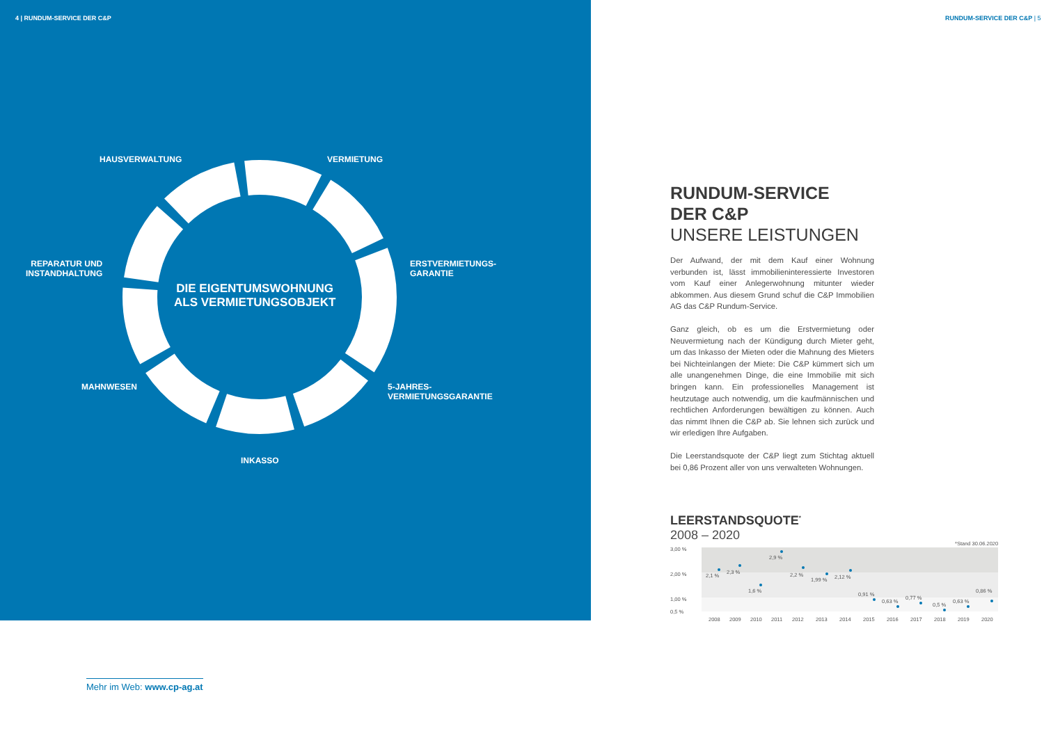4 | RUNDUM-SERVICE DER C&P
HAUSVERWALTUNG VERMIETUNG
REPARATUR UND
INSTANDHALTUNG
ERSTVERMIETUNGS-
GARANTIE
DIE EIGENTUMSWOHNUNG
ALS VERMIETUNGSOBJEKT
MAHNWESEN
5-JAHRES-
VERMIETUNGSGARANTIE
INKASSO
RUNDUM-SERVICE DER C&P | 5
RUNDUM-SERVICE
DER C&P
UNSERE LEISTUNGEN
Der Aufwand, der mit dem Kauf einer Wohnung verbunden ist, lässt immobilieninteressierte Investoren vom Kauf einer Anlegerwohnung mitunter wieder abkommen. Aus diesem Grund schuf die C&P Immobilien AG das C&P Rundum-Service.
Ganz gleich, ob es um die Erstvermietung oder Neuvermietung nach der Kündigung durch Mieter geht, um das Inkasso der Mieten oder die Mahnung des Mieters bei Nichteinlangen der Miete: Die C&P kümmert sich um alle unangenehmen Dinge, die eine Immobilie mit sich bringen kann. Ein professionelles Management ist heutzutage auch notwendig, um die kaufmännischen und rechtlichen Anforderungen bewältigen zu können. Auch das nimmt Ihnen die C&P ab. Sie lehnen sich zurück und wir erledigen Ihre Aufgaben.
Die Leerstandsquote der C&P liegt zum Stichtag aktuell bei 0,86 Prozent aller von uns verwalteten Wohnungen.
LEERSTANDSQUOTE<sup>*</sup>
2008 – 2020
*Stand 30.06.2020
3,00 %
2,00 %
1,00 %
0,5 %
2,1 %
2,3 %
1,6 %
2,9 %
2,2 %
1,99 %
2,12 %
0,91 %
0,63 %
0,77 %
0,5 %
0,63 %
0,86 %
2008
2009
2010
2011
2012
2013
2014
2015
2016
2017
2018
2019
2020
Mehr im Web: www.cp-ag.at